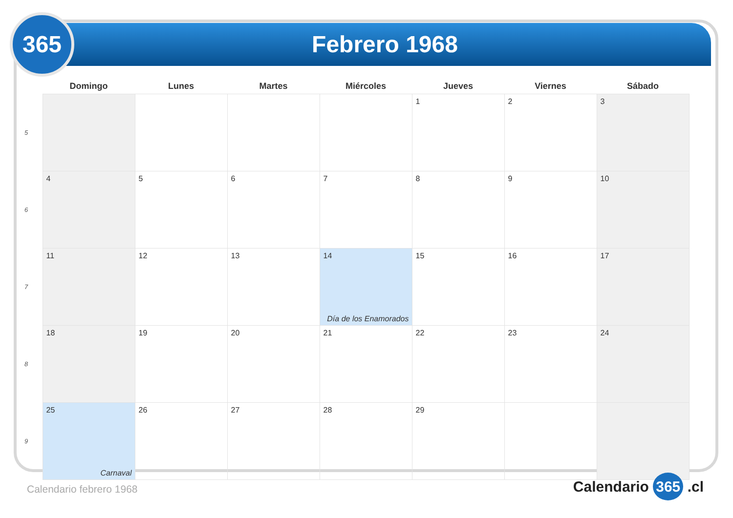Febrero 1968
365
| | Domingo | Lunes | Martes | Miércoles | Jueves | Viernes | Sábado |
| --- | --- | --- | --- | --- | --- | --- | --- |
| 5 | | | | | 1 | 2 | 3 |
| 6 | 4 | 5 | 6 | 7 | 8 | 9 | 10 |
| 7 | 11 | 12 | 13 | 14 Día de los Enamorados | 15 | 16 | 17 |
| 8 | 18 | 19 | 20 | 21 | 22 | 23 | 24 |
| 9 | 25 Carnaval | 26 | 27 | 28 | 29 | | |
Calendario febrero 1968 Calendario 365 .cl